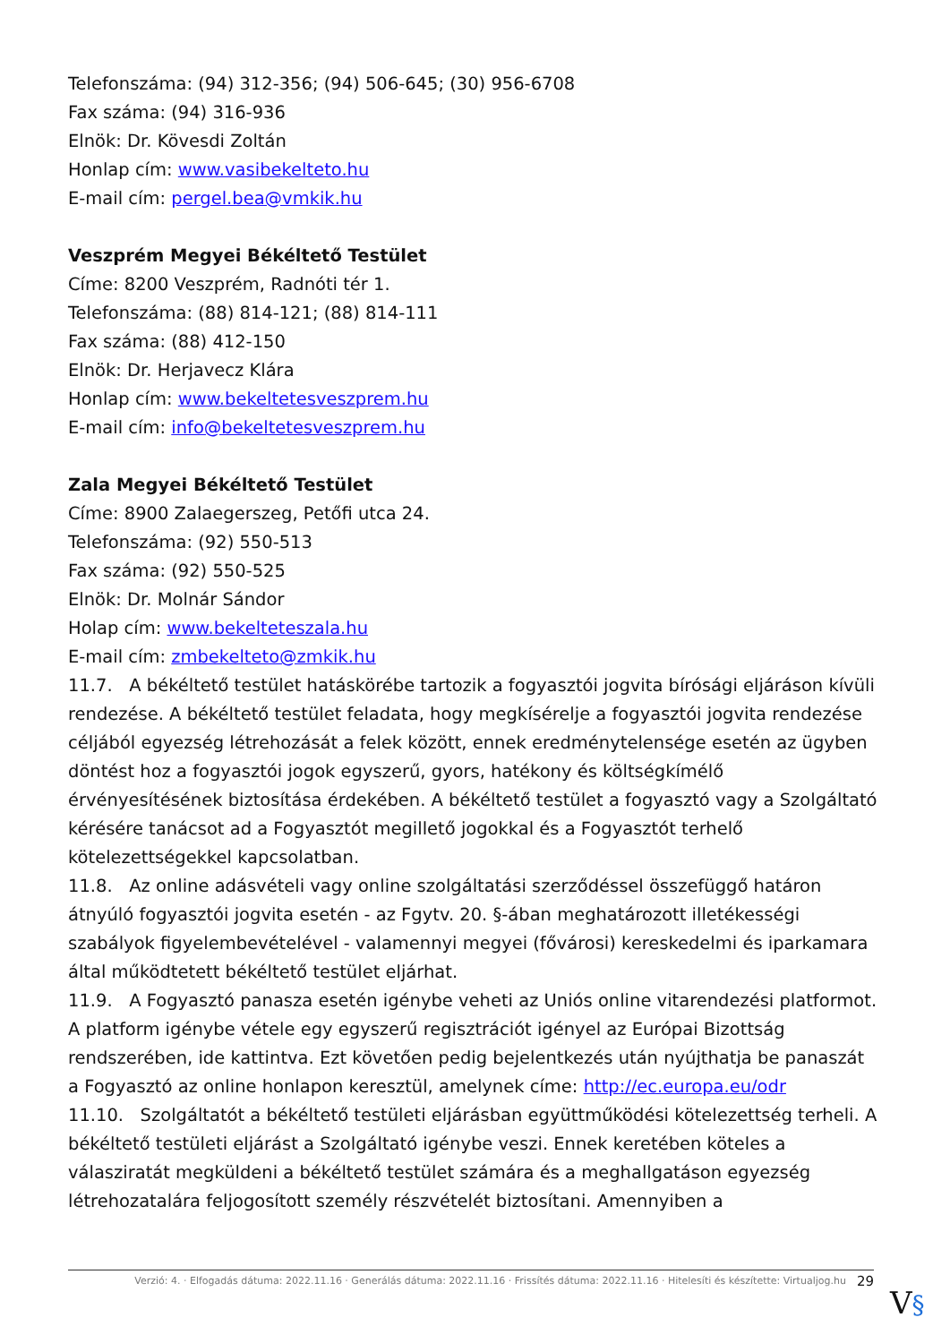Telefonszáma: (94) 312-356; (94) 506-645; (30) 956-6708
Fax száma: (94) 316-936
Elnök: Dr. Kövesdi Zoltán
Honlap cím: www.vasibekelteto.hu
E-mail cím: pergel.bea@vmkik.hu
Veszprém Megyei Békéltető Testület
Címe: 8200 Veszprém, Radnóti tér 1.
Telefonszáma: (88) 814-121; (88) 814-111
Fax száma: (88) 412-150
Elnök: Dr. Herjavecz Klára
Honlap cím: www.bekeltetesveszprem.hu
E-mail cím: info@bekeltetesveszprem.hu
Zala Megyei Békéltető Testület
Címe: 8900 Zalaegerszeg, Petőfi utca 24.
Telefonszáma: (92) 550-513
Fax száma: (92) 550-525
Elnök: Dr. Molnár Sándor
Holap cím: www.bekelteteszala.hu
E-mail cím: zmbekelteto@zmkik.hu
11.7. A békéltető testület hatáskörébe tartozik a fogyasztói jogvita bírósági eljáráson kívüli rendezése. A békéltető testület feladata, hogy megkísérelje a fogyasztói jogvita rendezése céljából egyezség létrehozását a felek között, ennek eredménytelensége esetén az ügyben döntést hoz a fogyasztói jogok egyszerű, gyors, hatékony és költségkímélő érvényesítésének biztosítása érdekében. A békéltető testület a fogyasztó vagy a Szolgáltató kérésére tanácsot ad a Fogyasztót megillető jogokkal és a Fogyasztót terhelő kötelezettségekkel kapcsolatban.
11.8. Az online adásvételi vagy online szolgáltatási szerződéssel összefüggő határon átnyúló fogyasztói jogvita esetén - az Fgytv. 20. §-ában meghatározott illetékességi szabályok figyelembevételével - valamennyi megyei (fővárosi) kereskedelmi és iparkamara által működtetett békéltető testület eljárhat.
11.9. A Fogyasztó panasza esetén igénybe veheti az Uniós online vitarendezési platformot. A platform igénybe vétele egy egyszerű regisztrációt igényel az Európai Bizottság rendszerében, ide kattintva. Ezt követően pedig bejelentkezés után nyújthatja be panaszát a Fogyasztó az online honlapon keresztül, amelynek címe: http://ec.europa.eu/odr
11.10. Szolgáltatót a békéltető testületi eljárásban együttműködési kötelezettség terheli. A békéltető testületi eljárást a Szolgáltató igénybe veszi. Ennek keretében köteles a válasziratát megküldeni a békéltető testület számára és a meghallgatáson egyezség létrehozatalára feljogosított személy részvételét biztosítani. Amennyiben a
Verzió: 4. · Elfogadás dátuma: 2022.11.16 · Generálás dátuma: 2022.11.16 · Frissítés dátuma: 2022.11.16 · Hitelesíti és készítette: Virtualjog.hu 29
V§